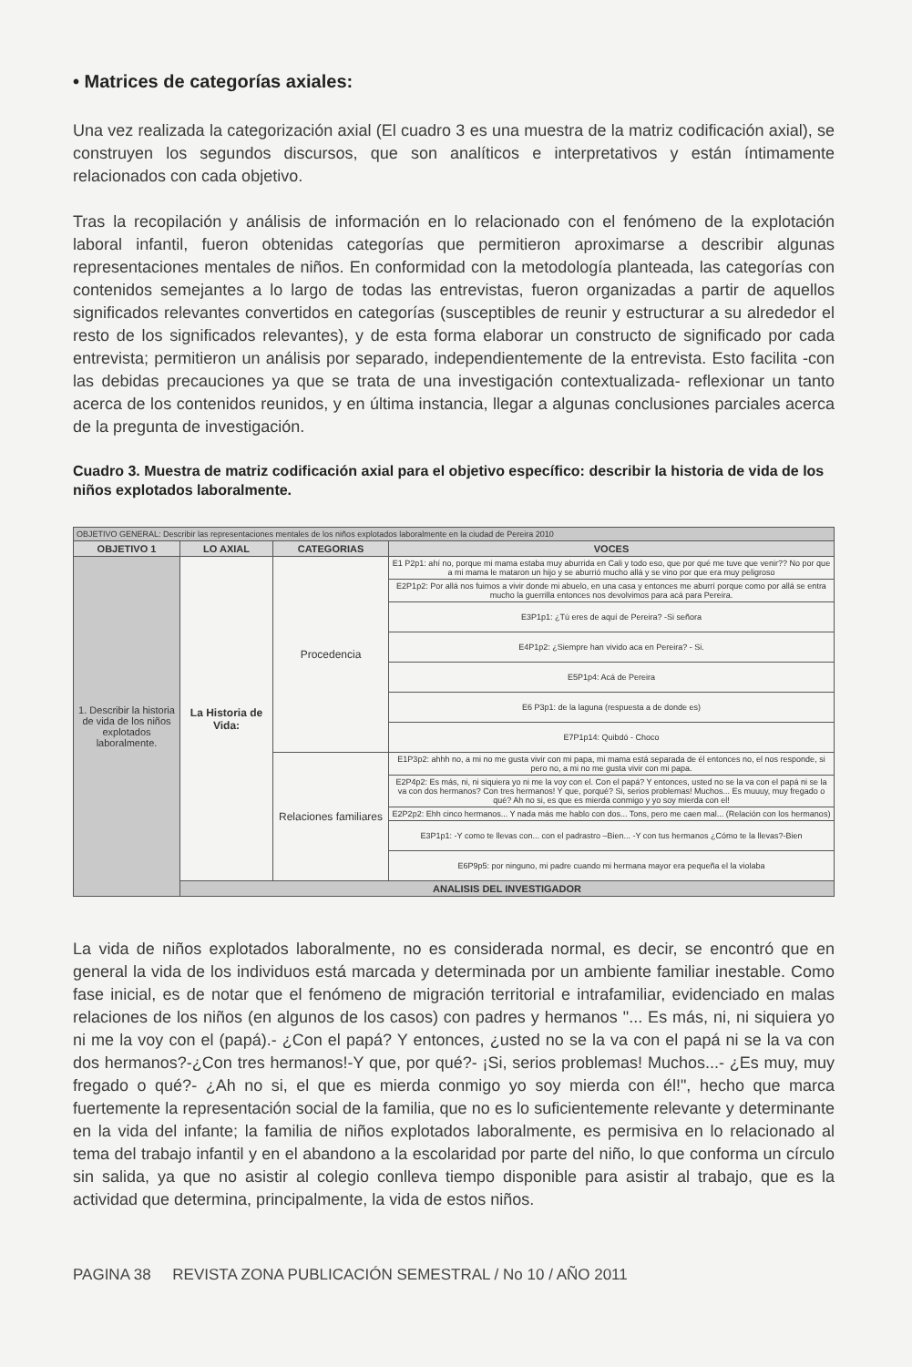• Matrices de categorías axiales:
Una vez realizada la categorización axial (El cuadro 3 es una muestra de la matriz codificación axial), se construyen los segundos discursos, que son analíticos e interpretativos y están íntimamente relacionados con cada objetivo.
Tras la recopilación y análisis de información en lo relacionado con el fenómeno de la explotación laboral infantil, fueron obtenidas categorías que permitieron aproximarse a describir algunas representaciones mentales de niños. En conformidad con la metodología planteada, las categorías con contenidos semejantes a lo largo de todas las entrevistas, fueron organizadas a partir de aquellos significados relevantes convertidos en categorías (susceptibles de reunir y estructurar a su alrededor el resto de los significados relevantes), y de esta forma elaborar un constructo de significado por cada entrevista; permitieron un análisis por separado, independientemente de la entrevista. Esto facilita -con las debidas precauciones ya que se trata de una investigación contextualizada- reflexionar un tanto acerca de los contenidos reunidos, y en última instancia, llegar a algunas conclusiones parciales acerca de la pregunta de investigación.
Cuadro 3. Muestra de matriz codificación axial para el objetivo específico: describir la historia de vida de los niños explotados laboralmente.
| OBJETIVO GENERAL: Describir las representaciones mentales de los niños explotados laboralmente en la ciudad de Pereira 2010 | | | |
| OBJETIVO 1 | LO AXIAL | CATEGORIAS | VOCES |
| 1. Describir la historia de vida de los niños explotados laboralmente. | La Historia de Vida: | Procedencia | E1 P2p1: ahí no, porque mi mama estaba muy aburrida en Cali y todo eso, que por qué me tuve que venir?? No por que a mi mama le mataron un hijo y se aburrió mucho allá y se vino por que era muy peligroso |
| | | | E2P1p2: Por allá nos fuimos a vivir donde mi abuelo, en una casa y entonces me aburrí porque como por allá se entra mucho la guerrilla entonces nos devolvimos para acá para Pereira. |
| | | | E3P1p1: ¿Tú eres de aquí de Pereira? -Si señora |
| | | | E4P1p2: ¿Siempre han vivido aca en Pereira? - Si. |
| | | | E5P1p4: Acá de Pereira |
| | | | E6 P3p1: de la laguna (respuesta a de donde es) |
| | | | E7P1p14: Quibdó - Choco |
| | | Relaciones familiares | E1P3p2: ahhh no, a mi no me gusta vivir con mi papa, mi mama está separada de él entonces no, el nos responde, si pero no, a mi no me gusta vivir con mi papa. |
| | | | E2P4p2: Es más, ni, ni siquiera yo ni me la voy con el. Con el papá? Y entonces, usted no se la va con el papá ni se la va con dos hermanos? Con tres hermanos! Y que, porqué? Si, serios problemas! Muchos... Es muuuy, muy fregado o qué? Ah no si, es que es mierda conmigo y yo soy mierda con el! |
| | | | E2P2p2: Ehh cinco hermanos... Y nada más me hablo con dos... Tons, pero me caen mal... (Relación con los hermanos) |
| | | | E3P1p1: -Y como te llevas con... con el padrastro –Bien... -Y con tus hermanos ¿Cómo te la llevas?-Bien |
| | | | E6P9p5: por ninguno, mi padre cuando mi hermana mayor era pequeña el la violaba |
| | ANALISIS DEL INVESTIGADOR | | |
La vida de niños explotados laboralmente, no es considerada normal, es decir, se encontró que en general la vida de los individuos está marcada y determinada por un ambiente familiar inestable. Como fase inicial, es de notar que el fenómeno de migración territorial e intrafamiliar, evidenciado en malas relaciones de los niños (en algunos de los casos) con padres y hermanos "... Es más, ni, ni siquiera yo ni me la voy con el (papá).- ¿Con el papá? Y entonces, ¿usted no se la va con el papá ni se la va con dos hermanos?-¿Con tres hermanos!-Y que, por qué?- ¡Si, serios problemas! Muchos...- ¿Es muy, muy fregado o qué?- ¿Ah no si, el que es mierda conmigo yo soy mierda con él!", hecho que marca fuertemente la representación social de la familia, que no es lo suficientemente relevante y determinante en la vida del infante; la familia de niños explotados laboralmente, es permisiva en lo relacionado al tema del trabajo infantil y en el abandono a la escolaridad por parte del niño, lo que conforma un círculo sin salida, ya que no asistir al colegio conlleva tiempo disponible para asistir al trabajo, que es la actividad que determina, principalmente, la vida de estos niños.
PAGINA 38 REVISTA ZONA PUBLICACIÓN SEMESTRAL / No 10 / AÑO 2011